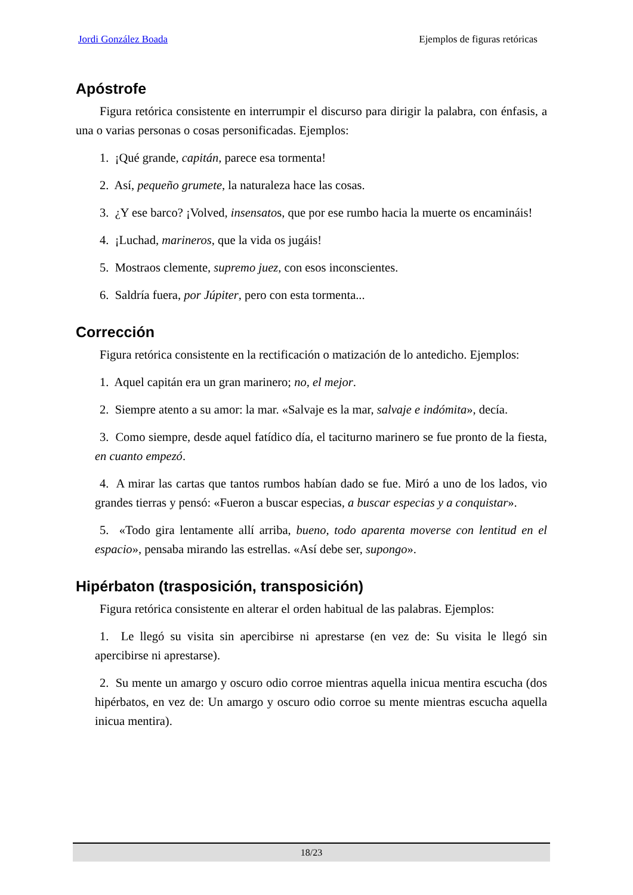Jordi González Boada Ejemplos de figuras retóricas
Apóstrofe
Figura retórica consistente en interrumpir el discurso para dirigir la palabra, con énfasis, a una o varias personas o cosas personificadas. Ejemplos:
1. ¡Qué grande, capitán, parece esa tormenta!
2. Así, pequeño grumete, la naturaleza hace las cosas.
3. ¿Y ese barco? ¡Volved, insensatos, que por ese rumbo hacia la muerte os encamináis!
4. ¡Luchad, marineros, que la vida os jugáis!
5. Mostraos clemente, supremo juez, con esos inconscientes.
6. Saldría fuera, por Júpiter, pero con esta tormenta...
Corrección
Figura retórica consistente en la rectificación o matización de lo antedicho. Ejemplos:
1. Aquel capitán era un gran marinero; no, el mejor.
2. Siempre atento a su amor: la mar. «Salvaje es la mar, salvaje e indómita», decía.
3. Como siempre, desde aquel fatídico día, el taciturno marinero se fue pronto de la fiesta, en cuanto empezó.
4. A mirar las cartas que tantos rumbos habían dado se fue. Miró a uno de los lados, vio grandes tierras y pensó: «Fueron a buscar especias, a buscar especias y a conquistar».
5. «Todo gira lentamente allí arriba, bueno, todo aparenta moverse con lentitud en el espacio», pensaba mirando las estrellas. «Así debe ser, supongo».
Hipérbaton (trasposición, transposición)
Figura retórica consistente en alterar el orden habitual de las palabras. Ejemplos:
1. Le llegó su visita sin apercibirse ni aprestarse (en vez de: Su visita le llegó sin apercibirse ni aprestarse).
2. Su mente un amargo y oscuro odio corroe mientras aquella inicua mentira escucha (dos hipérbatos, en vez de: Un amargo y oscuro odio corroe su mente mientras escucha aquella inicua mentira).
18/23